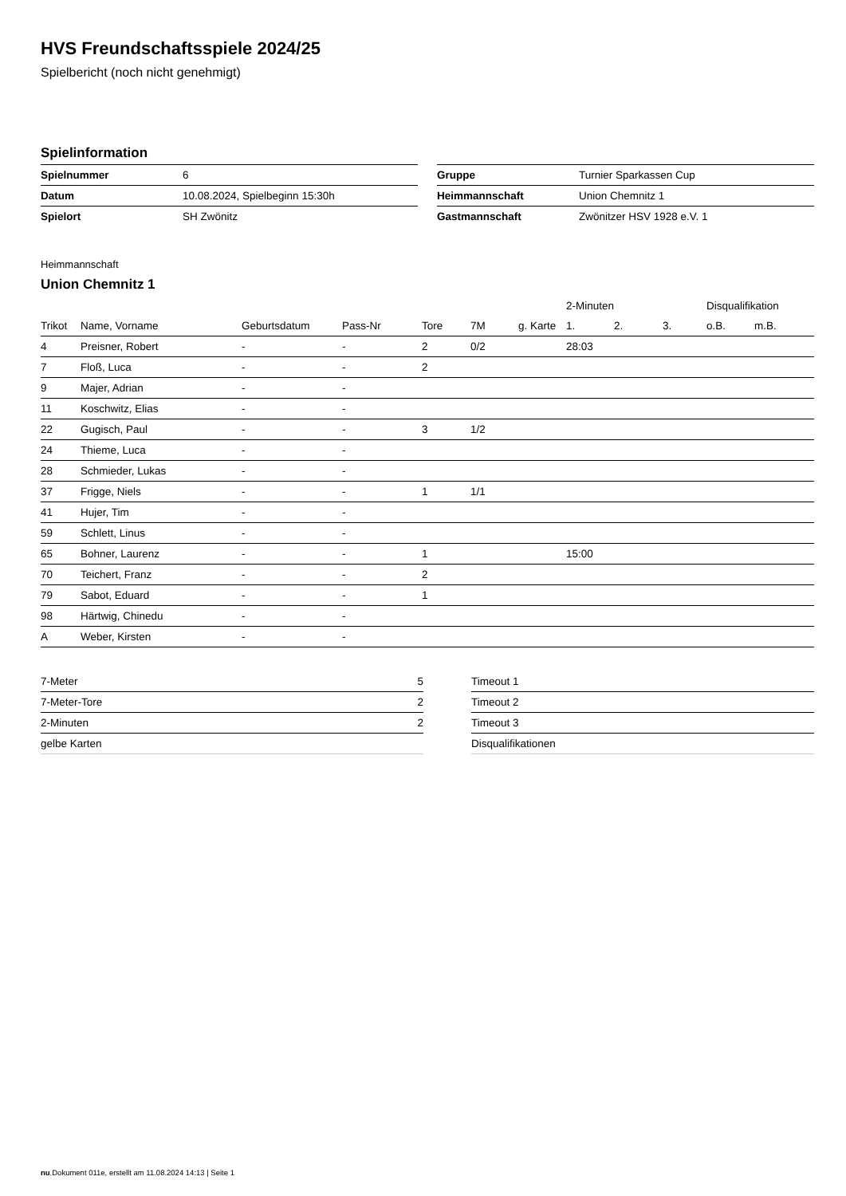HVS Freundschaftsspiele 2024/25
Spielbericht (noch nicht genehmigt)
Spielinformation
| Spielnummer | 6 |
| Datum | 10.08.2024, Spielbeginn 15:30h |
| Spielort | SH Zwönitz |
| Gruppe | Turnier Sparkassen Cup |
| Heimmannschaft | Union Chemnitz 1 |
| Gastmannschaft | Zwönitzer HSV 1928 e.V. 1 |
Heimmannschaft
Union Chemnitz 1
| | | | | | | | 2-Minuten | | | Disqualifikation | |
| --- | --- | --- | --- | --- | --- | --- | --- | --- | --- | --- | --- |
| Trikot | Name, Vorname | Geburtsdatum | Pass-Nr | Tore | 7M | g. Karte | 1. | 2. | 3. | o.B. | m.B. |
| 4 | Preisner, Robert | - | - | 2 | 0/2 | | 28:03 | | | | |
| 7 | Floß, Luca | - | - | 2 | | | | | | | |
| 9 | Majer, Adrian | - | - | | | | | | | | |
| 11 | Koschwitz, Elias | - | - | | | | | | | | |
| 22 | Gugisch, Paul | - | - | 3 | 1/2 | | | | | | |
| 24 | Thieme, Luca | - | - | | | | | | | | |
| 28 | Schmieder, Lukas | - | - | | | | | | | | |
| 37 | Frigge, Niels | - | - | 1 | 1/1 | | | | | | |
| 41 | Hujer, Tim | - | - | | | | | | | | |
| 59 | Schlett, Linus | - | - | | | | | | | | |
| 65 | Bohner, Laurenz | - | - | 1 | | | 15:00 | | | | |
| 70 | Teichert, Franz | - | - | 2 | | | | | | | |
| 79 | Sabot, Eduard | - | - | 1 | | | | | | | |
| 98 | Härtwig, Chinedu | - | - | | | | | | | | |
| A | Weber, Kirsten | - | - | | | | | | | | |
| 7-Meter | 5 |
| 7-Meter-Tore | 2 |
| 2-Minuten | 2 |
| gelbe Karten | |
| Timeout 1 |
| Timeout 2 |
| Timeout 3 |
| Disqualifikationen |
nu.Dokument 011e, erstellt am 11.08.2024 14:13 | Seite 1